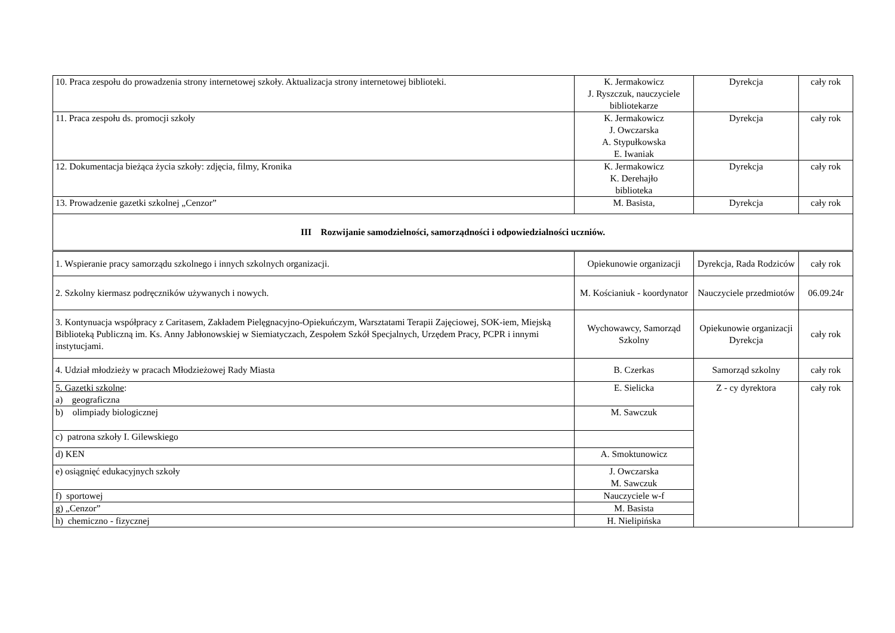| 10. Praca zespołu do prowadzenia strony internetowej szkoły. Aktualizacja strony internetowej biblioteki. | K. Jermakowicz J. Ryszczuk, nauczyciele bibliotekarze | Dyrekcja | cały rok |
| 11. Praca zespołu ds. promocji szkoły | K. Jermakowicz J. Owczarska A. Stypułkowska E. Iwaniak | Dyrekcja | cały rok |
| 12. Dokumentacja bieżąca życia szkoły: zdjęcia, filmy, Kronika | K. Jermakowicz K. Derehajło biblioteka | Dyrekcja | cały rok |
| 13. Prowadzenie gazetki szkolnej „Cenzor” | M. Basista, | Dyrekcja | cały rok |
| III Rozwijanie samodzielności, samorządności i odpowiedzialności uczniów. | | | |
| 1. Wspieranie pracy samorządu szkolnego i innych szkolnych organizacji. | Opiekunowie organizacji | Dyrekcja, Rada Rodziców | cały rok |
| 2. Szkolny kiermasz podręczników używanych i nowych. | M. Kościaniuk - koordynator | Nauczyciele przedmiotów | 06.09.24r |
| 3. Kontynuacja współpracy z Caritasem, Zakładem Pielęgnacyjno-Opiekuńczym, Warsztatami Terapii Zajęciowej, SOK-iem, Miejską Biblioteką Publiczną im. Ks. Anny Jabłonowskiej w Siemiatyczach, Zespołem Szkół Specjalnych, Urzędem Pracy, PCPR i innymi instytucjami. | Wychowawcy, Samorząd Szkolny | Opiekunowie organizacji Dyrekcja | cały rok |
| 4. Udział młodzieży w pracach Młodzieżowej Rady Miasta | B. Czerkas | Samorząd szkolny | cały rok |
| 5. Gazetki szkolne : a) geograficzna | E. Sielicka | Z - cy dyrektora | cały rok |
| b) olimpiady biologicznej | M. Sawczuk | | |
| c) patrona szkoły I. Gilewskiego | | | |
| d) KEN | A. Smoktunowicz | | |
| e) osiągnięć edukacyjnych szkoły | J. Owczarska M. Sawczuk | | |
| f) sportowej | Nauczyciele w-f | | |
| g) „Cenzor” | M. Basista | | |
| h) chemiczno - fizycznej | H. Nielipińska | | |